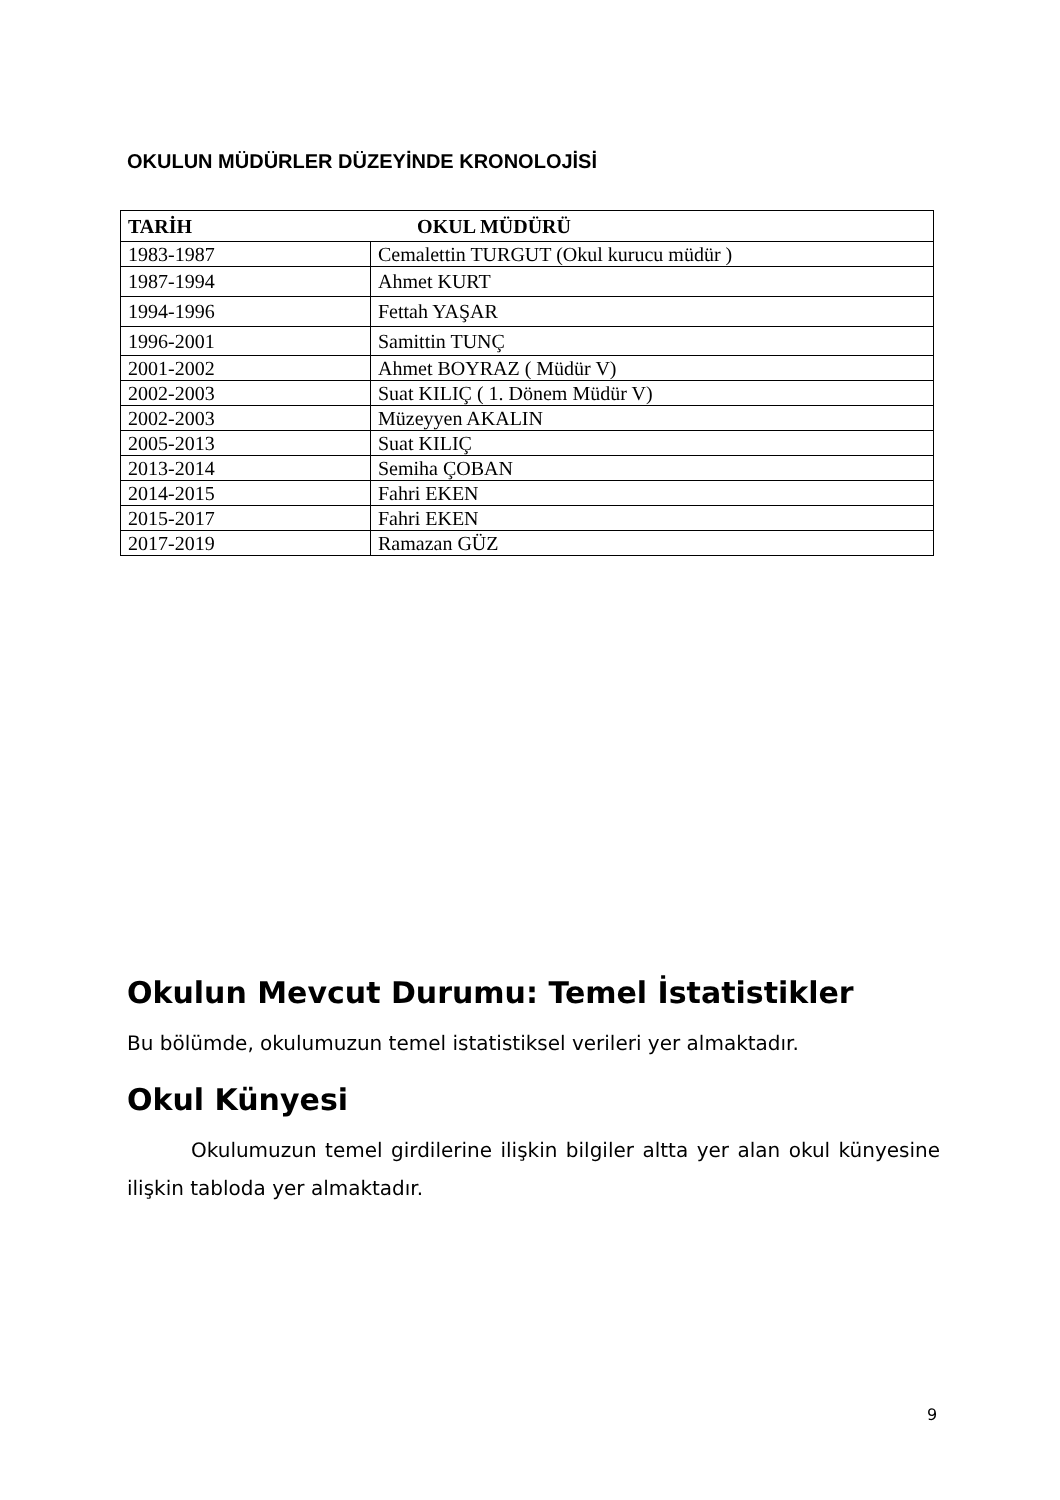OKULUN MÜDÜRLER DÜZEYİNDE KRONOLOJİSİ
| TARİH OKUL MÜDÜRÜ | |
| --- | --- |
| 1983-1987 | Cemalettin TURGUT (Okul kurucu müdür ) |
| 1987-1994 | Ahmet KURT |
| 1994-1996 | Fettah YAŞAR |
| 1996-2001 | Samittin TUNÇ |
| 2001-2002 | Ahmet BOYRAZ ( Müdür V) |
| 2002-2003 | Suat KILIÇ ( 1. Dönem Müdür V) |
| 2002-2003 | Müzeyyen AKALIN |
| 2005-2013 | Suat KILIÇ |
| 2013-2014 | Semiha ÇOBAN |
| 2014-2015 | Fahri EKEN |
| 2015-2017 | Fahri EKEN |
| 2017-2019 | Ramazan GÜZ |
Okulun Mevcut Durumu: Temel İstatistikler
Bu bölümde, okulumuzun temel istatistiksel verileri yer almaktadır.
Okul Künyesi
Okulumuzun temel girdilerine ilişkin bilgiler altta yer alan okul künyesine ilişkin tabloda yer almaktadır.
9